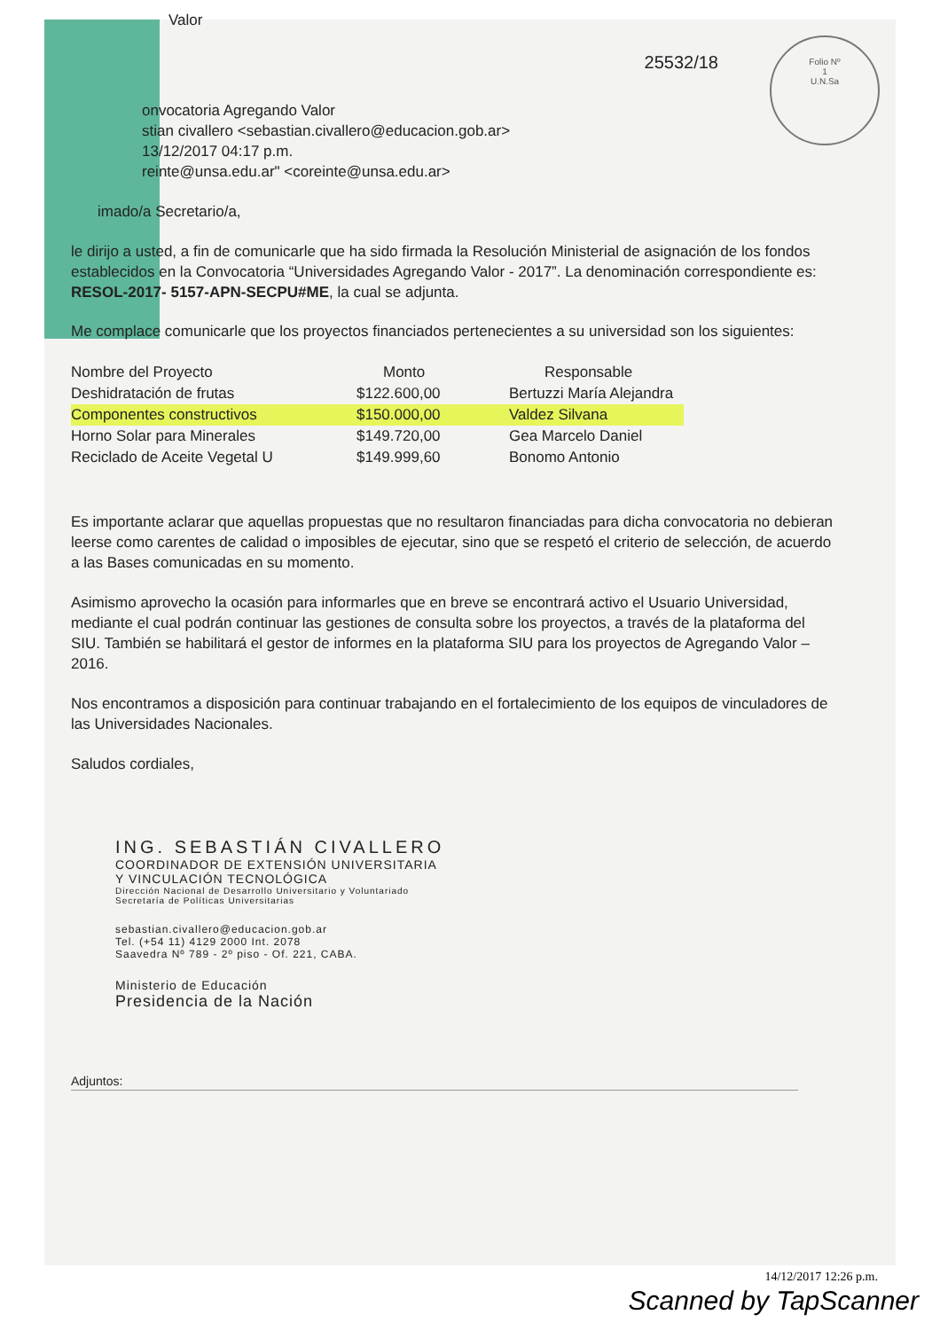Folio Nº
1
U.N.Sa
Valor
25532/18
onvocatoria Agregando Valor
stian civallero <sebastian.civallero@educacion.gob.ar>
13/12/2017 04:17 p.m.
reinte@unsa.edu.ar" <coreinte@unsa.edu.ar>
imado/a Secretario/a,
le dirijo a usted, a fin de comunicarle que ha sido firmada la Resolución Ministerial de asignación de los fondos establecidos en la Convocatoria “Universidades Agregando Valor - 2017”. La denominación correspondiente es: RESOL-2017- 5157-APN-SECPU#ME, la cual se adjunta.
Me complace comunicarle que los proyectos financiados pertenecientes a su universidad son los siguientes:
| Nombre del Proyecto | Monto | Responsable |
| --- | --- | --- |
| Deshidratación de frutas | $122.600,00 | Bertuzzi María Alejandra |
| Componentes constructivos | $150.000,00 | Valdez Silvana |
| Horno Solar para Minerales | $149.720,00 | Gea Marcelo Daniel |
| Reciclado de Aceite Vegetal U | $149.999,60 | Bonomo Antonio |
Es importante aclarar que aquellas propuestas que no resultaron financiadas para dicha convocatoria no debieran leerse como carentes de calidad o imposibles de ejecutar, sino que se respetó el criterio de selección, de acuerdo a las Bases comunicadas en su momento.
Asimismo aprovecho la ocasión para informarles que en breve se encontrará activo el Usuario Universidad, mediante el cual podrán continuar las gestiones de consulta sobre los proyectos, a través de la plataforma del SIU. También se habilitará el gestor de informes en la plataforma SIU para los proyectos de Agregando Valor – 2016.
Nos encontramos a disposición para continuar trabajando en el fortalecimiento de los equipos de vinculadores de las Universidades Nacionales.
Saludos cordiales,
ING. SEBASTIÁN CIVALLERO
COORDINADOR DE EXTENSIÓN UNIVERSITARIA
Y VINCULACIÓN TECNOLÓGICA
Dirección Nacional de Desarrollo Universitario y Voluntariado
Secretaría de Políticas Universitarias
sebastian.civallero@educacion.gob.ar
Tel. (+54 11) 4129 2000 Int. 2078
Saavedra Nº 789 - 2º piso - Of. 221, CABA.
Ministerio de Educación
Presidencia de la Nación
Adjuntos:
14/12/2017 12:26 p.m.
Scanned by TapScanner